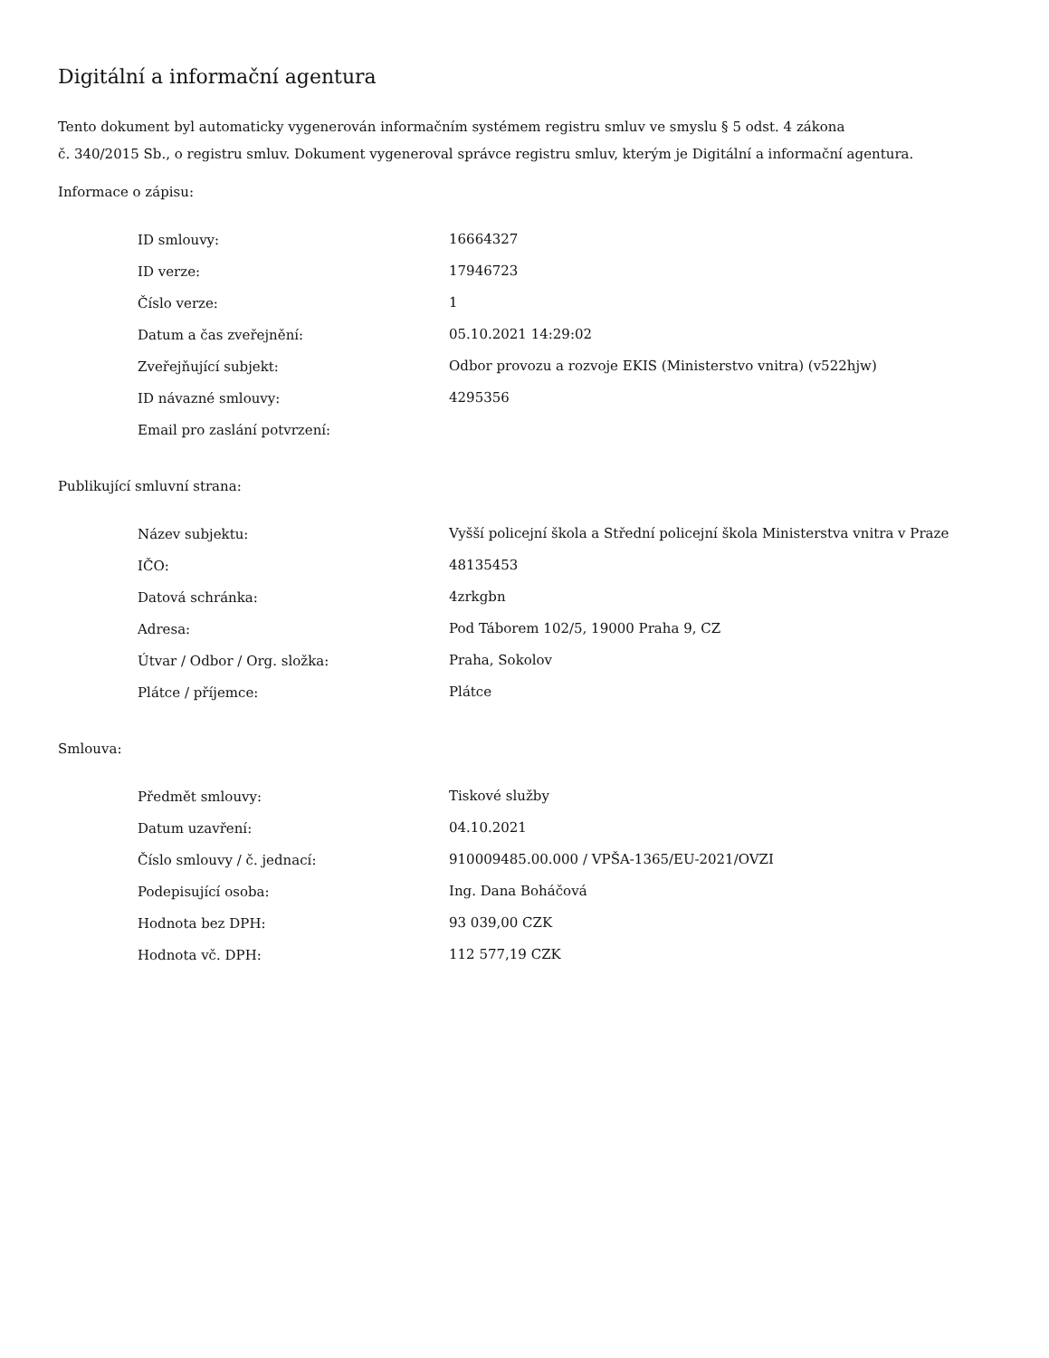Digitální a informační agentura
Tento dokument byl automaticky vygenerován informačním systémem registru smluv ve smyslu § 5 odst. 4 zákona
č. 340/2015 Sb., o registru smluv. Dokument vygeneroval správce registru smluv, kterým je Digitální a informační agentura.
Informace o zápisu:
| ID smlouvy: | 16664327 |
| ID verze: | 17946723 |
| Číslo verze: | 1 |
| Datum a čas zveřejnění: | 05.10.2021 14:29:02 |
| Zveřejňující subjekt: | Odbor provozu a rozvoje EKIS (Ministerstvo vnitra) (v522hjw) |
| ID návazné smlouvy: | 4295356 |
| Email pro zaslání potvrzení: | |
Publikující smluvní strana:
| Název subjektu: | Vyšší policejní škola a Střední policejní škola Ministerstva vnitra v Praze |
| IČO: | 48135453 |
| Datová schránka: | 4zrkgbn |
| Adresa: | Pod Táborem 102/5, 19000 Praha 9, CZ |
| Útvar / Odbor / Org. složka: | Praha, Sokolov |
| Plátce / příjemce: | Plátce |
Smlouva:
| Předmět smlouvy: | Tiskové služby |
| Datum uzavření: | 04.10.2021 |
| Číslo smlouvy / č. jednací: | 910009485.00.000 / VPŠA-1365/EU-2021/OVZI |
| Podepisující osoba: | Ing. Dana Boháčová |
| Hodnota bez DPH: | 93 039,00 CZK |
| Hodnota vč. DPH: | 112 577,19 CZK |